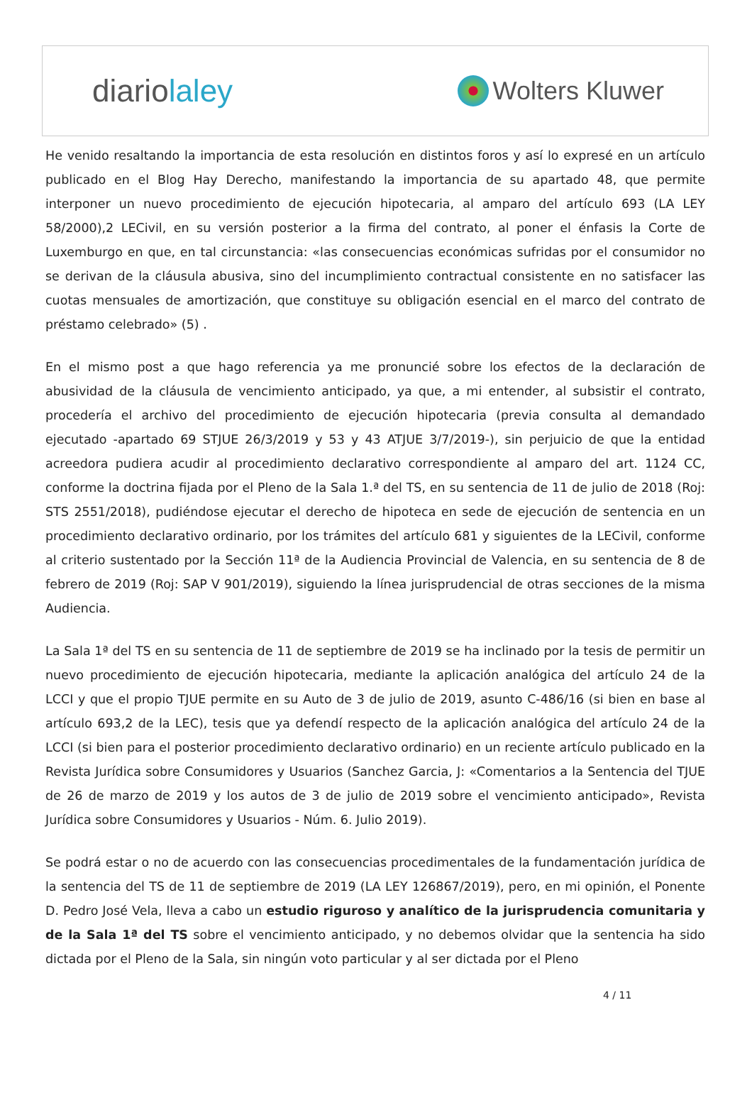diariolaley
Wolters Kluwer
He venido resaltando la importancia de esta resolución en distintos foros y así lo expresé en un artículo publicado en el Blog Hay Derecho, manifestando la importancia de su apartado 48, que permite interponer un nuevo procedimiento de ejecución hipotecaria, al amparo del artículo 693 (LA LEY 58/2000),2 LECivil, en su versión posterior a la firma del contrato, al poner el énfasis la Corte de Luxemburgo en que, en tal circunstancia: «las consecuencias económicas sufridas por el consumidor no se derivan de la cláusula abusiva, sino del incumplimiento contractual consistente en no satisfacer las cuotas mensuales de amortización, que constituye su obligación esencial en el marco del contrato de préstamo celebrado» (5) .
En el mismo post a que hago referencia ya me pronuncié sobre los efectos de la declaración de abusividad de la cláusula de vencimiento anticipado, ya que, a mi entender, al subsistir el contrato, procedería el archivo del procedimiento de ejecución hipotecaria (previa consulta al demandado ejecutado -apartado 69 STJUE 26/3/2019 y 53 y 43 ATJUE 3/7/2019-), sin perjuicio de que la entidad acreedora pudiera acudir al procedimiento declarativo correspondiente al amparo del art. 1124 CC, conforme la doctrina fijada por el Pleno de la Sala 1.ª del TS, en su sentencia de 11 de julio de 2018 (Roj: STS 2551/2018), pudiéndose ejecutar el derecho de hipoteca en sede de ejecución de sentencia en un procedimiento declarativo ordinario, por los trámites del artículo 681 y siguientes de la LECivil, conforme al criterio sustentado por la Sección 11ª de la Audiencia Provincial de Valencia, en su sentencia de 8 de febrero de 2019 (Roj: SAP V 901/2019), siguiendo la línea jurisprudencial de otras secciones de la misma Audiencia.
La Sala 1ª del TS en su sentencia de 11 de septiembre de 2019 se ha inclinado por la tesis de permitir un nuevo procedimiento de ejecución hipotecaria, mediante la aplicación analógica del artículo 24 de la LCCI y que el propio TJUE permite en su Auto de 3 de julio de 2019, asunto C-486/16 (si bien en base al artículo 693,2 de la LEC), tesis que ya defendí respecto de la aplicación analógica del artículo 24 de la LCCI (si bien para el posterior procedimiento declarativo ordinario) en un reciente artículo publicado en la Revista Jurídica sobre Consumidores y Usuarios (Sanchez Garcia, J: «Comentarios a la Sentencia del TJUE de 26 de marzo de 2019 y los autos de 3 de julio de 2019 sobre el vencimiento anticipado», Revista Jurídica sobre Consumidores y Usuarios - Núm. 6. Julio 2019).
Se podrá estar o no de acuerdo con las consecuencias procedimentales de la fundamentación jurídica de la sentencia del TS de 11 de septiembre de 2019 (LA LEY 126867/2019), pero, en mi opinión, el Ponente D. Pedro José Vela, lleva a cabo un estudio riguroso y analítico de la jurisprudencia comunitaria y de la Sala 1ª del TS sobre el vencimiento anticipado, y no debemos olvidar que la sentencia ha sido dictada por el Pleno de la Sala, sin ningún voto particular y al ser dictada por el Pleno
4 / 11